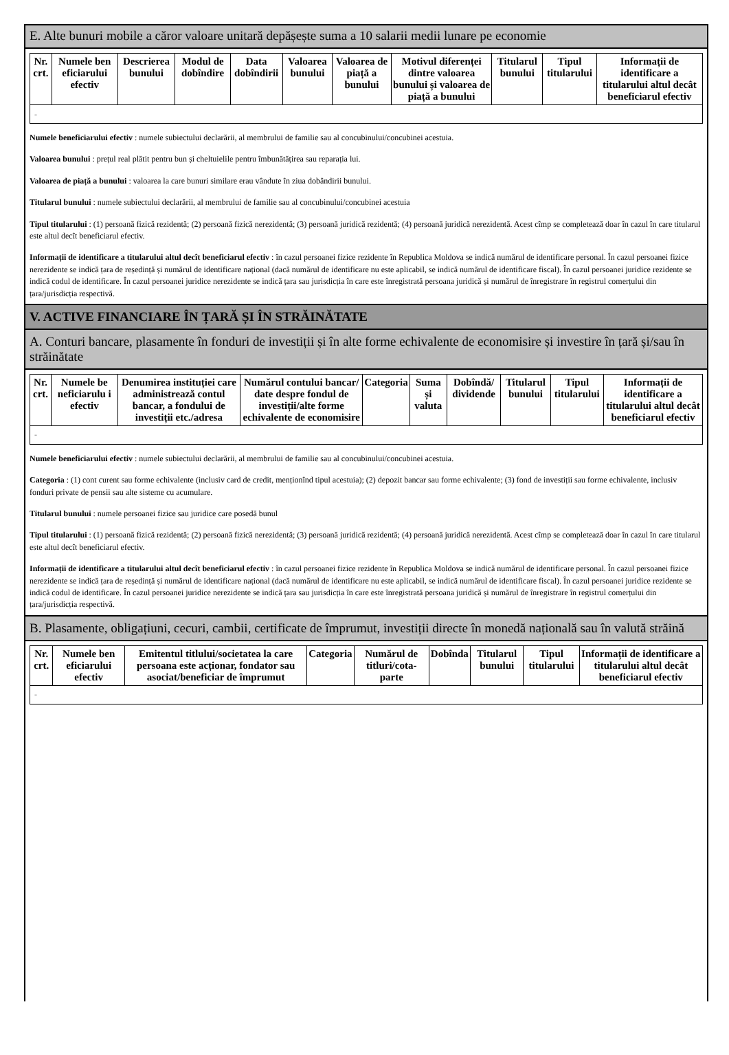E. Alte bunuri mobile a căror valoare unitară depășește suma a 10 salarii medii lunare pe economie
| Nr. crt. | Numele ben eficiarului efectiv | Descrierea bunului | Modul de dobîndire | Data dobîndirii | Valoarea bunului | Valoarea de piață a bunului | Motivul diferenței dintre valoarea bunului și valoarea de piață a bunului | Titularul bunului | Tipul titularului | Informații de identificare a titularului altul decât beneficiarul efectiv |
| --- | --- | --- | --- | --- | --- | --- | --- | --- | --- | --- |
| - | | | | | | | | | | |
Numele beneficiarului efectiv : numele subiectului declarării, al membrului de familie sau al concubinului/concubinei acestuia.
Valoarea bunului : prețul real plătit pentru bun și cheltuielile pentru îmbunătățirea sau reparația lui.
Valoarea de piață a bunului : valoarea la care bunuri similare erau vândute în ziua dobândirii bunului.
Titularul bunului : numele subiectului declarării, al membrului de familie sau al concubinului/concubinei acestuia
Tipul titularului : (1) persoană fizică rezidentă; (2) persoană fizică nerezidentă; (3) persoană juridică rezidentă; (4) persoană juridică nerezidentă. Acest cîmp se completează doar în cazul în care titularul este altul decît beneficiarul efectiv.
Informații de identificare a titularului altul decît beneficiarul efectiv : în cazul persoanei fizice rezidente în Republica Moldova se indică numărul de identificare personal. În cazul persoanei fizice nerezidente se indică țara de reședință și numărul de identificare național (dacă numărul de identificare nu este aplicabil, se indică numărul de identificare fiscal). În cazul persoanei juridice rezidente se indică codul de identificare. În cazul persoanei juridice nerezidente se indică țara sau jurisdicția în care este înregistrată persoana juridică și numărul de înregistrare în registrul comerțului din țara/jurisdicția respectivă.
V. ACTIVE FINANCIARE ÎN ȚARĂ ȘI ÎN STRĂINĂTATE
A. Conturi bancare, plasamente în fonduri de investiții și în alte forme echivalente de economisire și investire în țară și/sau în străinătate
| Nr. crt. | Numele be neficiarulu i efectiv | Denumirea instituției care administrează contul bancar, a fondului de investiții etc./adresa | Numărul contului bancar/ date despre fondul de investiții/alte forme echivalente de economisire | Categoria | Suma și valuta | Dobîndă/ dividende | Titularul bunului | Tipul titularului | Informații de identificare a titularului altul decât beneficiarul efectiv |
| --- | --- | --- | --- | --- | --- | --- | --- | --- | --- |
| - | | | | | | | | | |
Numele beneficiarului efectiv : numele subiectului declarării, al membrului de familie sau al concubinului/concubinei acestuia.
Categoria : (1) cont curent sau forme echivalente (inclusiv card de credit, menționînd tipul acestuia); (2) depozit bancar sau forme echivalente; (3) fond de investiții sau forme echivalente, inclusiv fonduri private de pensii sau alte sisteme cu acumulare.
Titularul bunului : numele persoanei fizice sau juridice care posedă bunul
Tipul titularului : (1) persoană fizică rezidentă; (2) persoană fizică nerezidentă; (3) persoană juridică rezidentă; (4) persoană juridică nerezidentă. Acest cîmp se completează doar în cazul în care titularul este altul decît beneficiarul efectiv.
Informații de identificare a titularului altul decît beneficiarul efectiv : în cazul persoanei fizice rezidente în Republica Moldova se indică numărul de identificare personal. În cazul persoanei fizice nerezidente se indică țara de reședință și numărul de identificare național (dacă numărul de identificare nu este aplicabil, se indică numărul de identificare fiscal). În cazul persoanei juridice rezidente se indică codul de identificare. În cazul persoanei juridice nerezidente se indică țara sau jurisdicția în care este înregistrată persoana juridică și numărul de înregistrare în registrul comerțului din țara/jurisdicția respectivă.
B. Plasamente, obligațiuni, cecuri, cambii, certificate de împrumut, investiții directe în monedă națională sau în valută străină
| Nr. crt. | Numele ben eficiarului efectiv | Emitentul titlului/societatea la care persoana este acționar, fondator sau asociat/beneficiar de împrumut | Categoria | Numărul de titluri/cota-parte | Dobînda | Titularul bunului | Tipul titularului | Informații de identificare a titularului altul decât beneficiarul efectiv |
| --- | --- | --- | --- | --- | --- | --- | --- | --- |
| - | | | | | | | | |